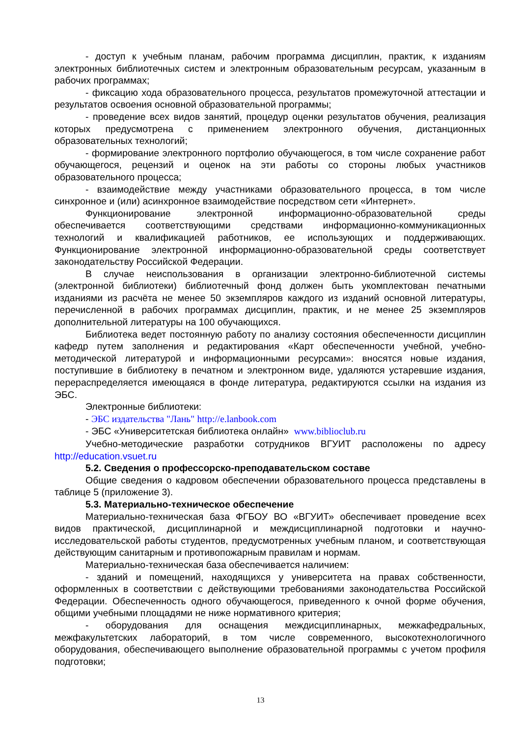- доступ к учебным планам, рабочим программа дисциплин, практик, к изданиям электронных библиотечных систем и электронным образовательным ресурсам, указанным в рабочих программах;
- фиксацию хода образовательного процесса, результатов промежуточной аттестации и результатов освоения основной образовательной программы;
- проведение всех видов занятий, процедур оценки результатов обучения, реализация которых предусмотрена с применением электронного обучения, дистанционных образовательных технологий;
- формирование электронного портфолио обучающегося, в том числе сохранение работ обучающегося, рецензий и оценок на эти работы со стороны любых участников образовательного процесса;
- взаимодействие между участниками образовательного процесса, в том числе синхронное и (или) асинхронное взаимодействие посредством сети «Интернет».
Функционирование электронной информационно-образовательной среды обеспечивается соответствующими средствами информационно-коммуникационных технологий и квалификацией работников, ее использующих и поддерживающих. Функционирование электронной информационно-образовательной среды соответствует законодательству Российской Федерации.
В случае неиспользования в организации электронно-библиотечной системы (электронной библиотеки) библиотечный фонд должен быть укомплектован печатными изданиями из расчёта не менее 50 экземпляров каждого из изданий основной литературы, перечисленной в рабочих программах дисциплин, практик, и не менее 25 экземпляров дополнительной литературы на 100 обучающихся.
Библиотека ведет постоянную работу по анализу состояния обеспеченности дисциплин кафедр путем заполнения и редактирования «Карт обеспеченности учебной, учебно-методической литературой и информационными ресурсами»: вносятся новые издания, поступившие в библиотеку в печатном и электронном виде, удаляются устаревшие издания, перераспределяется имеющаяся в фонде литература, редактируются ссылки на издания из ЭБС.
Электронные библиотеки:
- ЭБС издательства "Лань" http://e.lanbook.com
- ЭБС «Университетская библиотека онлайн» www.biblioclub.ru
Учебно-методические разработки сотрудников ВГУИТ расположены по адресу http://education.vsuet.ru
5.2. Сведения о профессорско-преподавательском составе
Общие сведения о кадровом обеспечении образовательного процесса представлены в таблице 5 (приложение 3).
5.3. Материально-техническое обеспечение
Материально-техническая база ФГБОУ ВО «ВГУИТ» обеспечивает проведение всех видов практической, дисциплинарной и междисциплинарной подготовки и научно-исследовательской работы студентов, предусмотренных учебным планом, и соответствующая действующим санитарным и противопожарным правилам и нормам.
Материально-техническая база обеспечивается наличием:
- зданий и помещений, находящихся у университета на правах собственности, оформленных в соответствии с действующими требованиями законодательства Российской Федерации. Обеспеченность одного обучающегося, приведенного к очной форме обучения, общими учебными площадями не ниже нормативного критерия;
- оборудования для оснащения междисциплинарных, межкафедральных, межфакультетских лабораторий, в том числе современного, высокотехнологичного оборудования, обеспечивающего выполнение образовательной программы с учетом профиля подготовки;
13